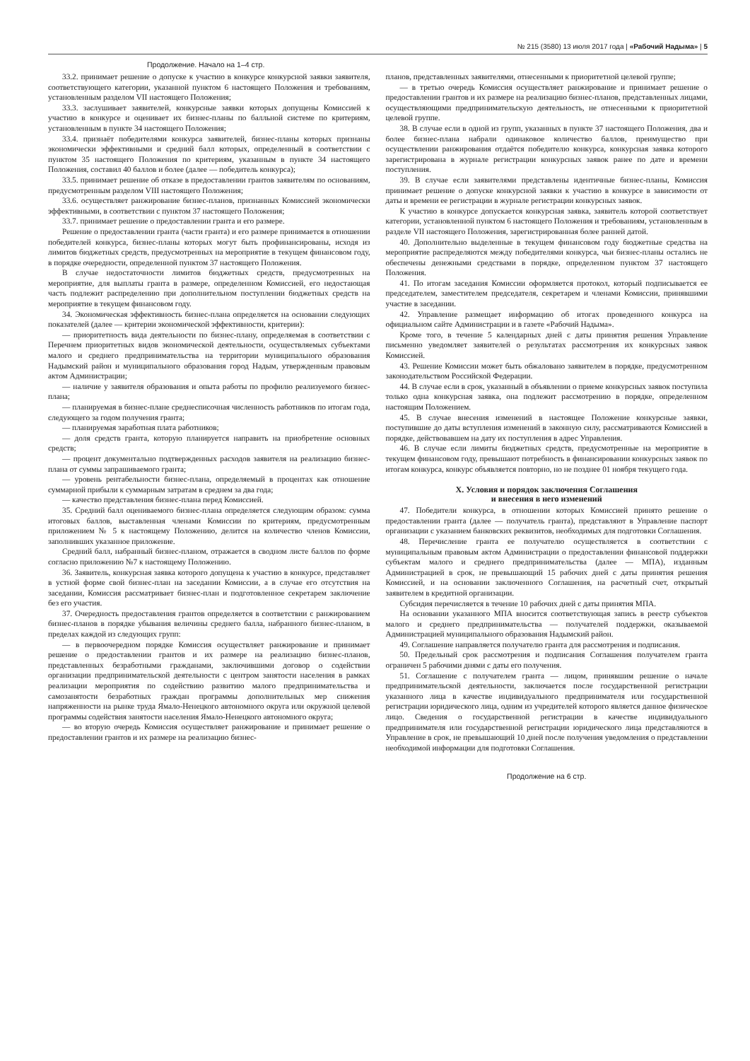№ 215 (3580) 13 июля 2017 года | «Рабочий Надыма» | 5
Продолжение. Начало на 1–4 стр.
33.2. принимает решение о допуске к участию в конкурсе конкурсной заявки заявителя, соответствующего категории, указанной пунктом 6 настоящего Положения и требованиям, установленным разделом VII настоящего Положения;
33.3. заслушивает заявителей, конкурсные заявки которых допущены Комиссией к участию в конкурсе и оценивает их бизнес-планы по балльной системе по критериям, установленным в пункте 34 настоящего Положения;
33.4. признаёт победителями конкурса заявителей, бизнес-планы которых признаны экономически эффективными и средний балл которых, определенный в соответствии с пунктом 35 настоящего Положения по критериям, указанным в пункте 34 настоящего Положения, составил 40 баллов и более (далее — победитель конкурса);
33.5. принимает решение об отказе в предоставлении грантов заявителям по основаниям, предусмотренным разделом VIII настоящего Положения;
33.6. осуществляет ранжирование бизнес-планов, признанных Комиссией экономически эффективными, в соответствии с пунктом 37 настоящего Положения;
33.7. принимает решение о предоставлении гранта и его размере.
Решение о предоставлении гранта (части гранта) и его размере принимается в отношении победителей конкурса, бизнес-планы которых могут быть профинансированы, исходя из лимитов бюджетных средств, предусмотренных на мероприятие в текущем финансовом году, в порядке очередности, определенной пунктом 37 настоящего Положения.
В случае недостаточности лимитов бюджетных средств, предусмотренных на мероприятие, для выплаты гранта в размере, определенном Комиссией, его недостающая часть подлежит распределению при дополнительном поступлении бюджетных средств на мероприятие в текущем финансовом году.
34. Экономическая эффективность бизнес-плана определяется на основании следующих показателей (далее — критерии экономической эффективности, критерии):
— приоритетность вида деятельности по бизнес-плану, определяемая в соответствии с Перечнем приоритетных видов экономической деятельности, осуществляемых субъектами малого и среднего предпринимательства на территории муниципального образования Надымский район и муниципального образования город Надым, утвержденным правовым актом Администрации;
— наличие у заявителя образования и опыта работы по профилю реализуемого бизнес-плана;
— планируемая в бизнес-плане среднесписочная численность работников по итогам года, следующего за годом получения гранта;
— планируемая заработная плата работников;
— доля средств гранта, которую планируется направить на приобретение основных средств;
— процент документально подтвержденных расходов заявителя на реализацию бизнес-плана от суммы запрашиваемого гранта;
— уровень рентабельности бизнес-плана, определяемый в процентах как отношение суммарной прибыли к суммарным затратам в среднем за два года;
— качество представления бизнес-плана перед Комиссией.
35. Средний балл оцениваемого бизнес-плана определяется следующим образом: сумма итоговых баллов, выставленная членами Комиссии по критериям, предусмотренным приложением № 5 к настоящему Положению, делится на количество членов Комиссии, заполнивших указанное приложение.
Средний балл, набранный бизнес-планом, отражается в сводном листе баллов по форме согласно приложению №7 к настоящему Положению.
36. Заявитель, конкурсная заявка которого допущена к участию в конкурсе, представляет в устной форме свой бизнес-план на заседании Комиссии, а в случае его отсутствия на заседании, Комиссия рассматривает бизнес-план и подготовленное секретарем заключение без его участия.
37. Очередность предоставления грантов определяется в соответствии с ранжированием бизнес-планов в порядке убывания величины среднего балла, набранного бизнес-планом, в пределах каждой из следующих групп:
— в первоочередном порядке Комиссия осуществляет ранжирование и принимает решение о предоставлении грантов и их размере на реализацию бизнес-планов, представленных безработными гражданами, заключившими договор о содействии организации предпринимательской деятельности с центром занятости населения в рамках реализации мероприятия по содействию развитию малого предпринимательства и самозанятости безработных граждан программы дополнительных мер снижения напряженности на рынке труда Ямало-Ненецкого автономного округа или окружной целевой программы содействия занятости населения Ямало-Ненецкого автономного округа;
— во вторую очередь Комиссия осуществляет ранжирование и принимает решение о предоставлении грантов и их размере на реализацию бизнес-
планов, представленных заявителями, отнесенными к приоритетной целевой группе;
— в третью очередь Комиссия осуществляет ранжирование и принимает решение о предоставлении грантов и их размере на реализацию бизнес-планов, представленных лицами, осуществляющими предпринимательскую деятельность, не отнесенными к приоритетной целевой группе.
38. В случае если в одной из групп, указанных в пункте 37 настоящего Положения, два и более бизнес-плана набрали одинаковое количество баллов, преимущество при осуществлении ранжирования отдаётся победителю конкурса, конкурсная заявка которого зарегистрирована в журнале регистрации конкурсных заявок ранее по дате и времени поступления.
39. В случае если заявителями представлены идентичные бизнес-планы, Комиссия принимает решение о допуске конкурсной заявки к участию в конкурсе в зависимости от даты и времени ее регистрации в журнале регистрации конкурсных заявок.
К участию в конкурсе допускается конкурсная заявка, заявитель которой соответствует категории, установленной пунктом 6 настоящего Положения и требованиям, установленным в разделе VII настоящего Положения, зарегистрированная более ранней датой.
40. Дополнительно выделенные в текущем финансовом году бюджетные средства на мероприятие распределяются между победителями конкурса, чьи бизнес-планы остались не обеспечены денежными средствами в порядке, определенном пунктом 37 настоящего Положения.
41. По итогам заседания Комиссии оформляется протокол, который подписывается ее председателем, заместителем председателя, секретарем и членами Комиссии, принявшими участие в заседании.
42. Управление размещает информацию об итогах проведенного конкурса на официальном сайте Администрации и в газете «Рабочий Надыма».
Кроме того, в течение 5 календарных дней с даты принятия решения Управление письменно уведомляет заявителей о результатах рассмотрения их конкурсных заявок Комиссией.
43. Решение Комиссии может быть обжаловано заявителем в порядке, предусмотренном законодательством Российской Федерации.
44. В случае если в срок, указанный в объявлении о приеме конкурсных заявок поступила только одна конкурсная заявка, она подлежит рассмотрению в порядке, определенном настоящим Положением.
45. В случае внесения изменений в настоящее Положение конкурсные заявки, поступившие до даты вступления изменений в законную силу, рассматриваются Комиссией в порядке, действовавшем на дату их поступления в адрес Управления.
46. В случае если лимиты бюджетных средств, предусмотренные на мероприятие в текущем финансовом году, превышают потребность в финансировании конкурсных заявок по итогам конкурса, конкурс объявляется повторно, но не позднее 01 ноября текущего года.
X. Условия и порядок заключения Соглашения
и внесения в него изменений
47. Победители конкурса, в отношении которых Комиссией принято решение о предоставлении гранта (далее — получатель гранта), представляют в Управление паспорт организации с указанием банковских реквизитов, необходимых для подготовки Соглашения.
48. Перечисление гранта ее получателю осуществляется в соответствии с муниципальным правовым актом Администрации о предоставлении финансовой поддержки субъектам малого и среднего предпринимательства (далее — МПА), изданным Администрацией в срок, не превышающий 15 рабочих дней с даты принятия решения Комиссией, и на основании заключенного Соглашения, на расчетный счет, открытый заявителем в кредитной организации.
Субсидия перечисляется в течение 10 рабочих дней с даты принятия МПА.
На основании указанного МПА вносится соответствующая запись в реестр субъектов малого и среднего предпринимательства — получателей поддержки, оказываемой Администрацией муниципального образования Надымский район.
49. Соглашение направляется получателю гранта для рассмотрения и подписания.
50. Предельный срок рассмотрения и подписания Соглашения получателем гранта ограничен 5 рабочими днями с даты его получения.
51. Соглашение с получателем гранта — лицом, принявшим решение о начале предпринимательской деятельности, заключается после государственной регистрации указанного лица в качестве индивидуального предпринимателя или государственной регистрации юридического лица, одним из учредителей которого является данное физическое лицо. Сведения о государственной регистрации в качестве индивидуального предпринимателя или государственной регистрации юридического лица представляются в Управление в срок, не превышающий 10 дней после получения уведомления о представлении необходимой информации для подготовки Соглашения.
Продолжение на 6 стр.